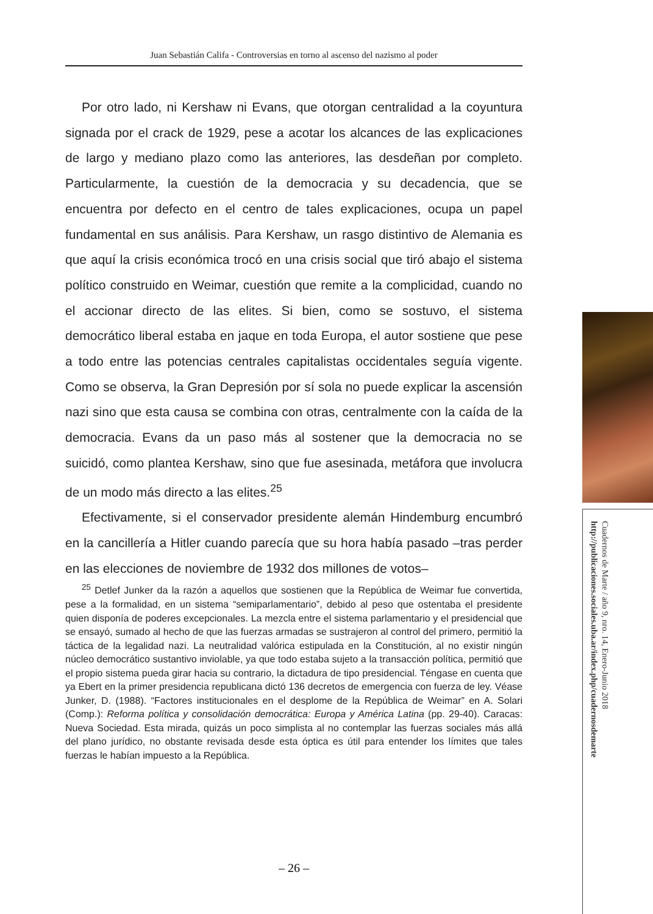Juan Sebastián Califa - Controversias en torno al ascenso del nazismo al poder
Por otro lado, ni Kershaw ni Evans, que otorgan centralidad a la coyuntura signada por el crack de 1929, pese a acotar los alcances de las explicaciones de largo y mediano plazo como las anteriores, las desdeñan por completo. Particularmente, la cuestión de la democracia y su decadencia, que se encuentra por defecto en el centro de tales explicaciones, ocupa un papel fundamental en sus análisis. Para Kershaw, un rasgo distintivo de Alemania es que aquí la crisis económica trocó en una crisis social que tiró abajo el sistema político construido en Weimar, cuestión que remite a la complicidad, cuando no el accionar directo de las elites. Si bien, como se sostuvo, el sistema democrático liberal estaba en jaque en toda Europa, el autor sostiene que pese a todo entre las potencias centrales capitalistas occidentales seguía vigente. Como se observa, la Gran Depresión por sí sola no puede explicar la ascensión nazi sino que esta causa se combina con otras, centralmente con la caída de la democracia. Evans da un paso más al sostener que la democracia no se suicidó, como plantea Kershaw, sino que fue asesinada, metáfora que involucra de un modo más directo a las elites.<sup>25</sup>
Efectivamente, si el conservador presidente alemán Hindemburg encumbró en la cancillería a Hitler cuando parecía que su hora había pasado –tras perder en las elecciones de noviembre de 1932 dos millones de votos–
<sup>25</sup> Detlef Junker da la razón a aquellos que sostienen que la República de Weimar fue convertida, pese a la formalidad, en un sistema “semiparlamentario”, debido al peso que ostentaba el presidente quien disponía de poderes excepcionales. La mezcla entre el sistema parlamentario y el presidencial que se ensayó, sumado al hecho de que las fuerzas armadas se sustrajeron al control del primero, permitió la táctica de la legalidad nazi. La neutralidad valórica estipulada en la Constitución, al no existir ningún núcleo democrático sustantivo inviolable, ya que todo estaba sujeto a la transacción política, permitió que el propio sistema pueda girar hacia su contrario, la dictadura de tipo presidencial. Téngase en cuenta que ya Ebert en la primer presidencia republicana dictó 136 decretos de emergencia con fuerza de ley. Véase Junker, D. (1988). “Factores institucionales en el desplome de la República de Weimar” en A. Solari (Comp.): Reforma política y consolidación democrática: Europa y América Latina (pp. 29-40). Caracas: Nueva Sociedad. Esta mirada, quizás un poco simplista al no contemplar las fuerzas sociales más allá del plano jurídico, no obstante revisada desde esta óptica es útil para entender los límites que tales fuerzas le habían impuesto a la República.
– 26 –
Cuadernos de Marte / año 9, nro. 14, Enero-Junio 2018
http://publicaciones.sociales.uba.ar/index.php/cuadernosdemarte